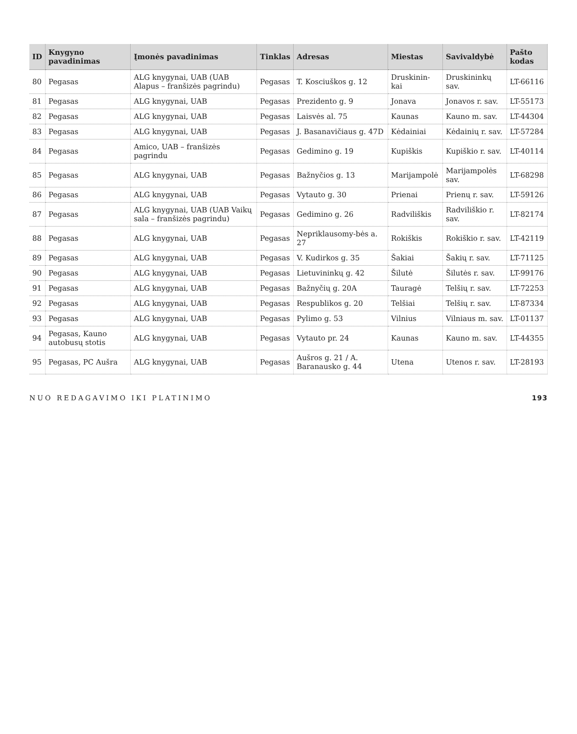| ID | Knygyno pavadinimas | Įmonės pavadinimas | Tinklas | Adresas | Miestas | Savivaldybė | Pašto kodas |
| --- | --- | --- | --- | --- | --- | --- | --- |
| 80 | Pegasas | ALG knygynai, UAB (UAB Alapus – franšizės pagrindu) | Pegasas | T. Kosciuškos g. 12 | Druskinin-kai | Druskininkų sav. | LT-66116 |
| 81 | Pegasas | ALG knygynai, UAB | Pegasas | Prezidento g. 9 | Jonava | Jonavos r. sav. | LT-55173 |
| 82 | Pegasas | ALG knygynai, UAB | Pegasas | Laisvės al. 75 | Kaunas | Kauno m. sav. | LT-44304 |
| 83 | Pegasas | ALG knygynai, UAB | Pegasas | J. Basanavičiaus g. 47D | Kėdainiai | Kėdainių r. sav. | LT-57284 |
| 84 | Pegasas | Amico, UAB – franšizės pagrindu | Pegasas | Gedimino g. 19 | Kupiškis | Kupiškio r. sav. | LT-40114 |
| 85 | Pegasas | ALG knygynai, UAB | Pegasas | Bažnyčios g. 13 | Marijampolė | Marijampolės sav. | LT-68298 |
| 86 | Pegasas | ALG knygynai, UAB | Pegasas | Vytauto g. 30 | Prienai | Prienų r. sav. | LT-59126 |
| 87 | Pegasas | ALG knygynai, UAB (UAB Vaikų sala – franšizės pagrindu) | Pegasas | Gedimino g. 26 | Radviliškis | Radviliškio r. sav. | LT-82174 |
| 88 | Pegasas | ALG knygynai, UAB | Pegasas | Nepriklausomy-bės a. 27 | Rokiškis | Rokiškio r. sav. | LT-42119 |
| 89 | Pegasas | ALG knygynai, UAB | Pegasas | V. Kudirkos g. 35 | Šakiai | Šakių r. sav. | LT-71125 |
| 90 | Pegasas | ALG knygynai, UAB | Pegasas | Lietuvininkų g. 42 | Šilutė | Šilutės r. sav. | LT-99176 |
| 91 | Pegasas | ALG knygynai, UAB | Pegasas | Bažnyčių g. 20A | Tauragė | Telšių r. sav. | LT-72253 |
| 92 | Pegasas | ALG knygynai, UAB | Pegasas | Respublikos g. 20 | Telšiai | Telšių r. sav. | LT-87334 |
| 93 | Pegasas | ALG knygynai, UAB | Pegasas | Pylimo g. 53 | Vilnius | Vilniaus m. sav. | LT-01137 |
| 94 | Pegasas, Kauno autobusų stotis | ALG knygynai, UAB | Pegasas | Vytauto pr. 24 | Kaunas | Kauno m. sav. | LT-44355 |
| 95 | Pegasas, PC Aušra | ALG knygynai, UAB | Pegasas | Aušros g. 21 / A. Baranausko g. 44 | Utena | Utenos r. sav. | LT-28193 |
NUO REDAGAVIMO IKI PLATINIMO 193